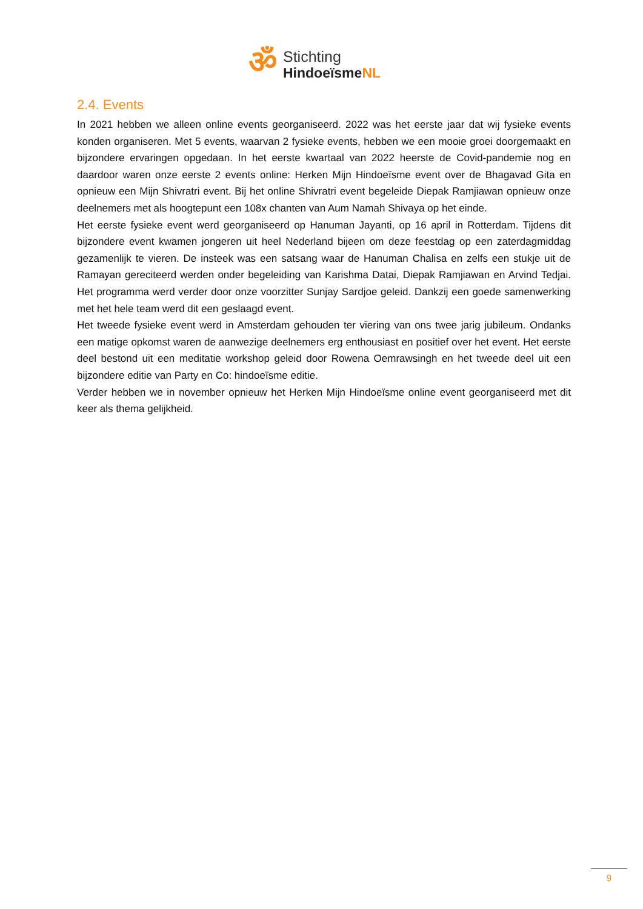ॐ
Stichting
HindoeïsmeNL
2.4. Events
In 2021 hebben we alleen online events georganiseerd. 2022 was het eerste jaar dat wij fysieke events konden organiseren. Met 5 events, waarvan 2 fysieke events, hebben we een mooie groei doorgemaakt en bijzondere ervaringen opgedaan. In het eerste kwartaal van 2022 heerste de Covid-pandemie nog en daardoor waren onze eerste 2 events online: Herken Mijn Hindoeïsme event over de Bhagavad Gita en opnieuw een Mijn Shivratri event. Bij het online Shivratri event begeleide Diepak Ramjiawan opnieuw onze deelnemers met als hoogtepunt een 108x chanten van Aum Namah Shivaya op het einde.
Het eerste fysieke event werd georganiseerd op Hanuman Jayanti, op 16 april in Rotterdam. Tijdens dit bijzondere event kwamen jongeren uit heel Nederland bijeen om deze feestdag op een zaterdagmiddag gezamenlijk te vieren. De insteek was een satsang waar de Hanuman Chalisa en zelfs een stukje uit de Ramayan gereciteerd werden onder begeleiding van Karishma Datai, Diepak Ramjiawan en Arvind Tedjai. Het programma werd verder door onze voorzitter Sunjay Sardjoe geleid. Dankzij een goede samenwerking met het hele team werd dit een geslaagd event.
Het tweede fysieke event werd in Amsterdam gehouden ter viering van ons twee jarig jubileum. Ondanks een matige opkomst waren de aanwezige deelnemers erg enthousiast en positief over het event. Het eerste deel bestond uit een meditatie workshop geleid door Rowena Oemrawsingh en het tweede deel uit een bijzondere editie van Party en Co: hindoeïsme editie.
Verder hebben we in november opnieuw het Herken Mijn Hindoeïsme online event georganiseerd met dit keer als thema gelijkheid.
9